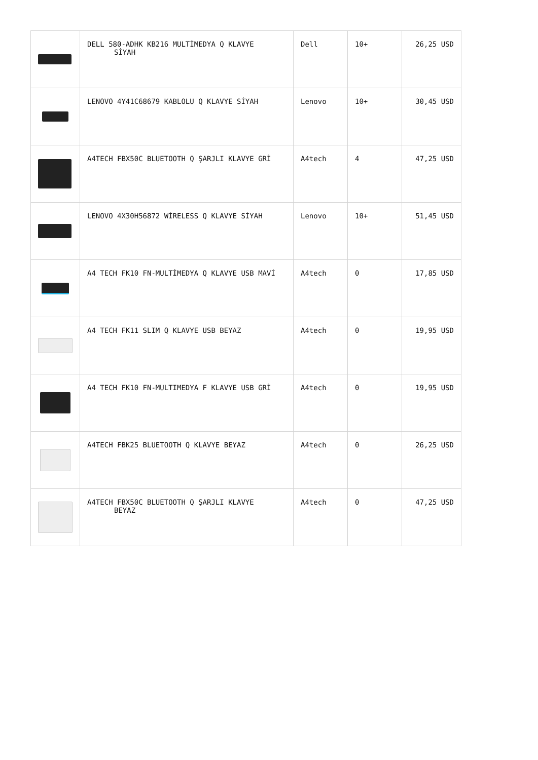| | DELL 580-ADHK KB216 MULTİMEDYA Q KLAVYE SİYAH | Dell | 10+ | 26,25 USD |
| | LENOVO 4Y41C68679 KABLOLU Q KLAVYE SİYAH | Lenovo | 10+ | 30,45 USD |
| | A4TECH FBX50C BLUETOOTH Q ŞARJLI KLAVYE GRİ | A4tech | 4 | 47,25 USD |
| | LENOVO 4X30H56872 WİRELESS Q KLAVYE SİYAH | Lenovo | 10+ | 51,45 USD |
| | A4 TECH FK10 FN-MULTİMEDYA Q KLAVYE USB MAVİ | A4tech | 0 | 17,85 USD |
| | A4 TECH FK11 SLIM Q KLAVYE USB BEYAZ | A4tech | 0 | 19,95 USD |
| | A4 TECH FK10 FN-MULTIMEDYA F KLAVYE USB GRİ | A4tech | 0 | 19,95 USD |
| | A4TECH FBK25 BLUETOOTH Q KLAVYE BEYAZ | A4tech | 0 | 26,25 USD |
| | A4TECH FBX50C BLUETOOTH Q ŞARJLI KLAVYE BEYAZ | A4tech | 0 | 47,25 USD |